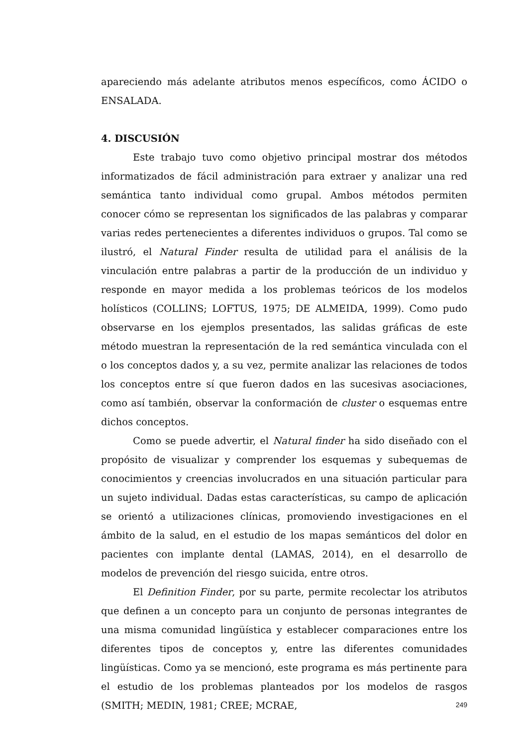apareciendo más adelante atributos menos específicos, como ÁCIDO o ENSALADA.
4. DISCUSIÓN
Este trabajo tuvo como objetivo principal mostrar dos métodos informatizados de fácil administración para extraer y analizar una red semántica tanto individual como grupal. Ambos métodos permiten conocer cómo se representan los significados de las palabras y comparar varias redes pertenecientes a diferentes individuos o grupos. Tal como se ilustró, el Natural Finder resulta de utilidad para el análisis de la vinculación entre palabras a partir de la producción de un individuo y responde en mayor medida a los problemas teóricos de los modelos holísticos (COLLINS; LOFTUS, 1975; DE ALMEIDA, 1999). Como pudo observarse en los ejemplos presentados, las salidas gráficas de este método muestran la representación de la red semántica vinculada con el o los conceptos dados y, a su vez, permite analizar las relaciones de todos los conceptos entre sí que fueron dados en las sucesivas asociaciones, como así también, observar la conformación de cluster o esquemas entre dichos conceptos.
Como se puede advertir, el Natural finder ha sido diseñado con el propósito de visualizar y comprender los esquemas y subequemas de conocimientos y creencias involucrados en una situación particular para un sujeto individual. Dadas estas características, su campo de aplicación se orientó a utilizaciones clínicas, promoviendo investigaciones en el ámbito de la salud, en el estudio de los mapas semánticos del dolor en pacientes con implante dental (LAMAS, 2014), en el desarrollo de modelos de prevención del riesgo suicida, entre otros.
El Definition Finder, por su parte, permite recolectar los atributos que definen a un concepto para un conjunto de personas integrantes de una misma comunidad lingüística y establecer comparaciones entre los diferentes tipos de conceptos y, entre las diferentes comunidades lingüísticas. Como ya se mencionó, este programa es más pertinente para el estudio de los problemas planteados por los modelos de rasgos (SMITH; MEDIN, 1981; CREE; MCRAE,
249